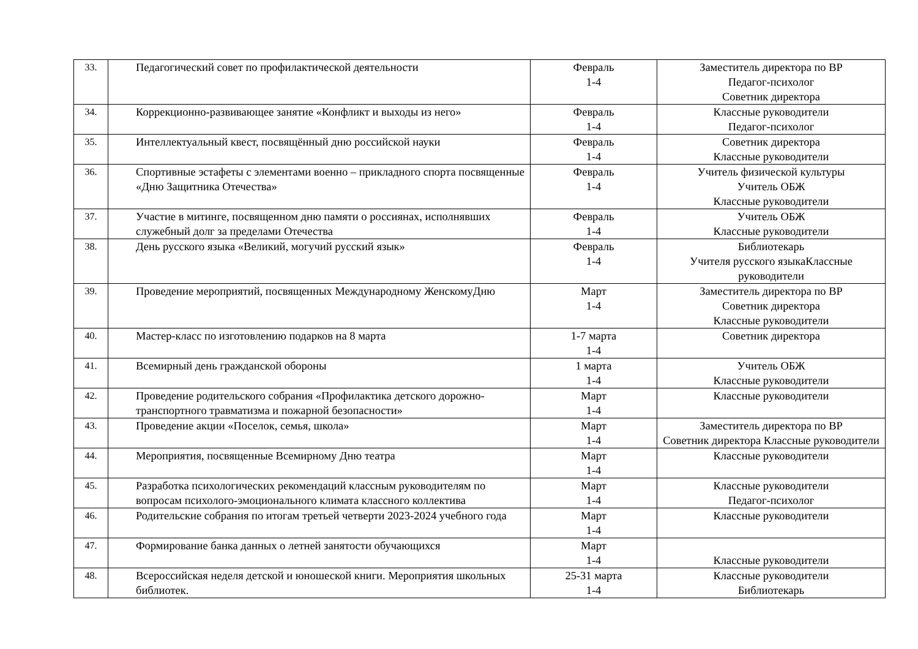| 33. | Педагогический совет по профилактической деятельности | Февраль 1-4 | Заместитель директора по ВР Педагог-психолог Советник директора |
| 34. | Коррекционно-развивающее занятие «Конфликт и выходы из него» | Февраль 1-4 | Классные руководители Педагог-психолог |
| 35. | Интеллектуальный квест, посвящённый дню российской науки | Февраль 1-4 | Советник директора Классные руководители |
| 36. | Спортивные эстафеты с элементами военно – прикладного спорта посвященные «Дню Защитника Отечества» | Февраль 1-4 | Учитель физической культуры Учитель ОБЖ Классные руководители |
| 37. | Участие в митинге, посвященном дню памяти о россиянах, исполнявших служебный долг за пределами Отечества | Февраль 1-4 | Учитель ОБЖ Классные руководители |
| 38. | День русского языка «Великий, могучий русский язык» | Февраль 1-4 | Библиотекарь Учителя русского языкаКлассные руководители |
| 39. | Проведение мероприятий, посвященных Международному ЖенскомуДню | Март 1-4 | Заместитель директора по ВР Советник директора Классные руководители |
| 40. | Мастер-класс по изготовлению подарков на 8 марта | 1-7 марта 1-4 | Советник директора |
| 41. | Всемирный день гражданской обороны | 1 марта 1-4 | Учитель ОБЖ Классные руководители |
| 42. | Проведение родительского собрания «Профилактика детского дорожно-транспортного травматизма и пожарной безопасности» | Март 1-4 | Классные руководители |
| 43. | Проведение акции «Поселок, семья, школа» | Март 1-4 | Заместитель директора по ВР Советник директора Классные руководители |
| 44. | Мероприятия, посвященные Всемирному Дню театра | Март 1-4 | Классные руководители |
| 45. | Разработка психологических рекомендаций классным руководителям по вопросам психолого-эмоционального климата классного коллектива | Март 1-4 | Классные руководители Педагог-психолог |
| 46. | Родительские собрания по итогам третьей четверти 2023-2024 учебного года | Март 1-4 | Классные руководители |
| 47. | Формирование банка данных о летней занятости обучающихся | Март 1-4 | Классные руководители |
| 48. | Всероссийская неделя детской и юношеской книги. Мероприятия школьных библиотек. | 25-31 марта 1-4 | Классные руководители Библиотекарь |